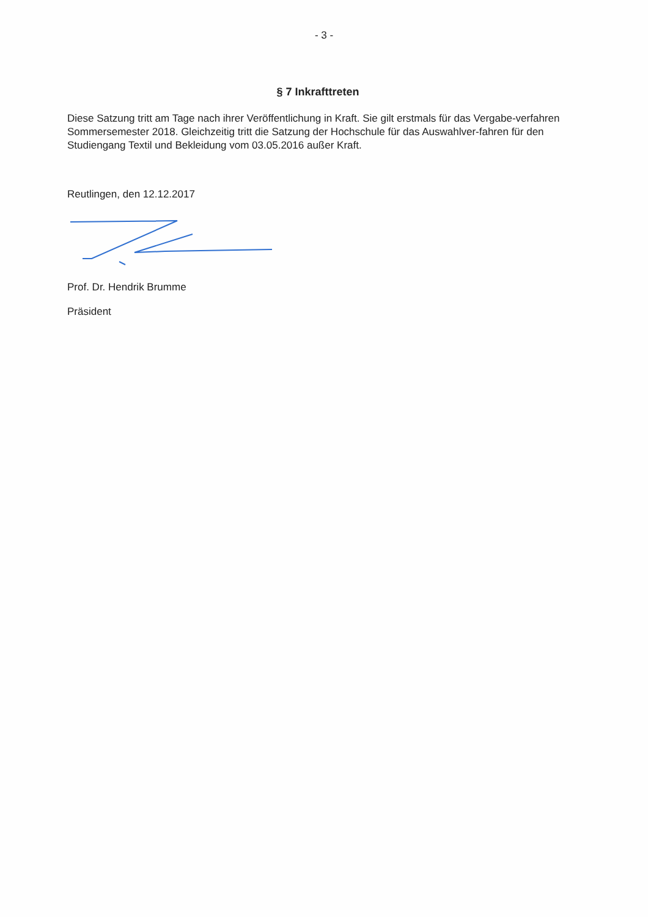- 3 -
§ 7 Inkrafttreten
Diese Satzung tritt am Tage nach ihrer Veröffentlichung in Kraft. Sie gilt erstmals für das Vergabe-verfahren Sommersemester 2018. Gleichzeitig tritt die Satzung der Hochschule für das Auswahlver-fahren für den Studiengang Textil und Bekleidung vom 03.05.2016 außer Kraft.
Reutlingen, den 12.12.2017
Prof. Dr. Hendrik Brumme
Präsident